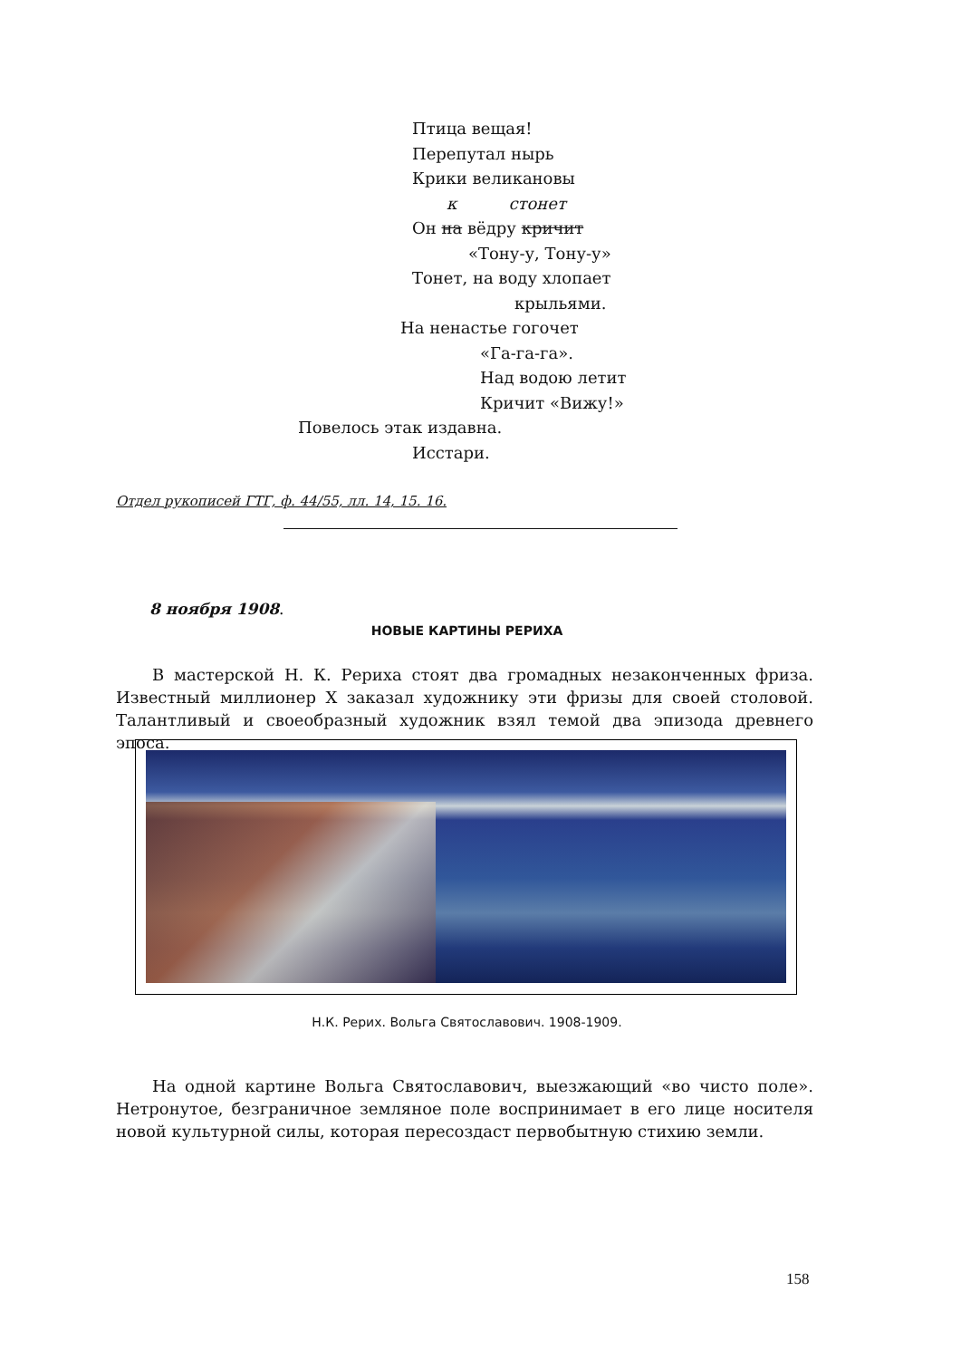Птица вещая!
Перепутал нырь
Крики великановы
к стонет
Он на вёдру кричит
«Тону-у, Тону-у»
Тонет, на воду хлопает
крыльями.
На ненастье гогочет
«Га-га-га».
Над водою летит
Кричит «Вижу!»
Повелось этак издавна.
Исстари.
Отдел рукописей ГТГ, ф. 44/55, лл. 14, 15. 16.
8 ноября 1908.
НОВЫЕ КАРТИНЫ РЕРИХА
В мастерской Н. К. Рериха стоят два громадных незаконченных фриза. Известный миллионер X заказал художнику эти фризы для своей столовой. Талантливый и своеобразный художник взял темой два эпизода древнего эпоса.
Н.К. Рерих. Вольга Святославович. 1908-1909.
На одной картине Вольга Святославович, выезжающий «во чисто поле». Нетронутое, безграничное земляное поле воспринимает в его лице носителя новой культурной силы, которая пересоздаст первобытную стихию земли.
158